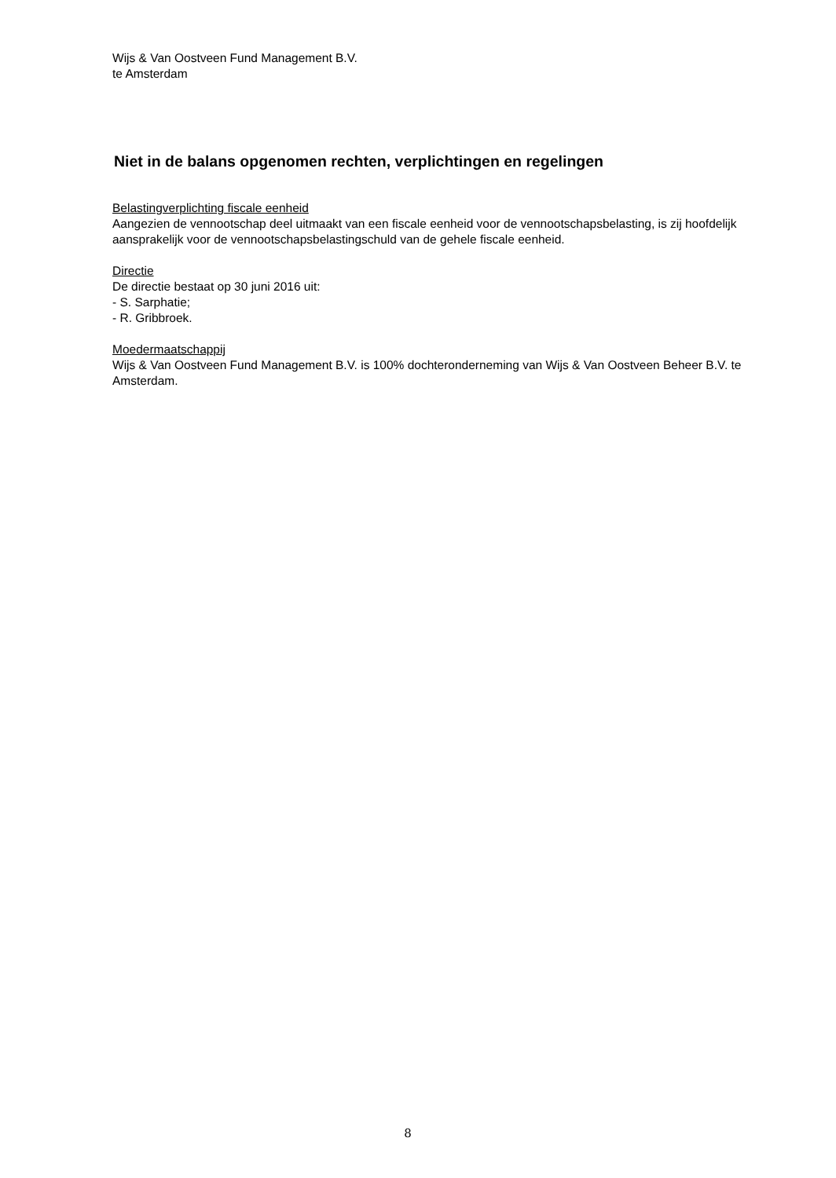Wijs & Van Oostveen Fund Management B.V.
te Amsterdam
Niet in de balans opgenomen rechten, verplichtingen en regelingen
Belastingverplichting fiscale eenheid
Aangezien de vennootschap deel uitmaakt van een fiscale eenheid voor de vennootschapsbelasting, is zij hoofdelijk aansprakelijk voor de vennootschapsbelastingschuld van de gehele fiscale eenheid.
Directie
De directie bestaat op 30 juni 2016 uit:
- S. Sarphatie;
- R. Gribbroek.
Moedermaatschappij
Wijs & Van Oostveen Fund Management B.V. is 100% dochteronderneming van Wijs & Van Oostveen Beheer B.V. te Amsterdam.
8